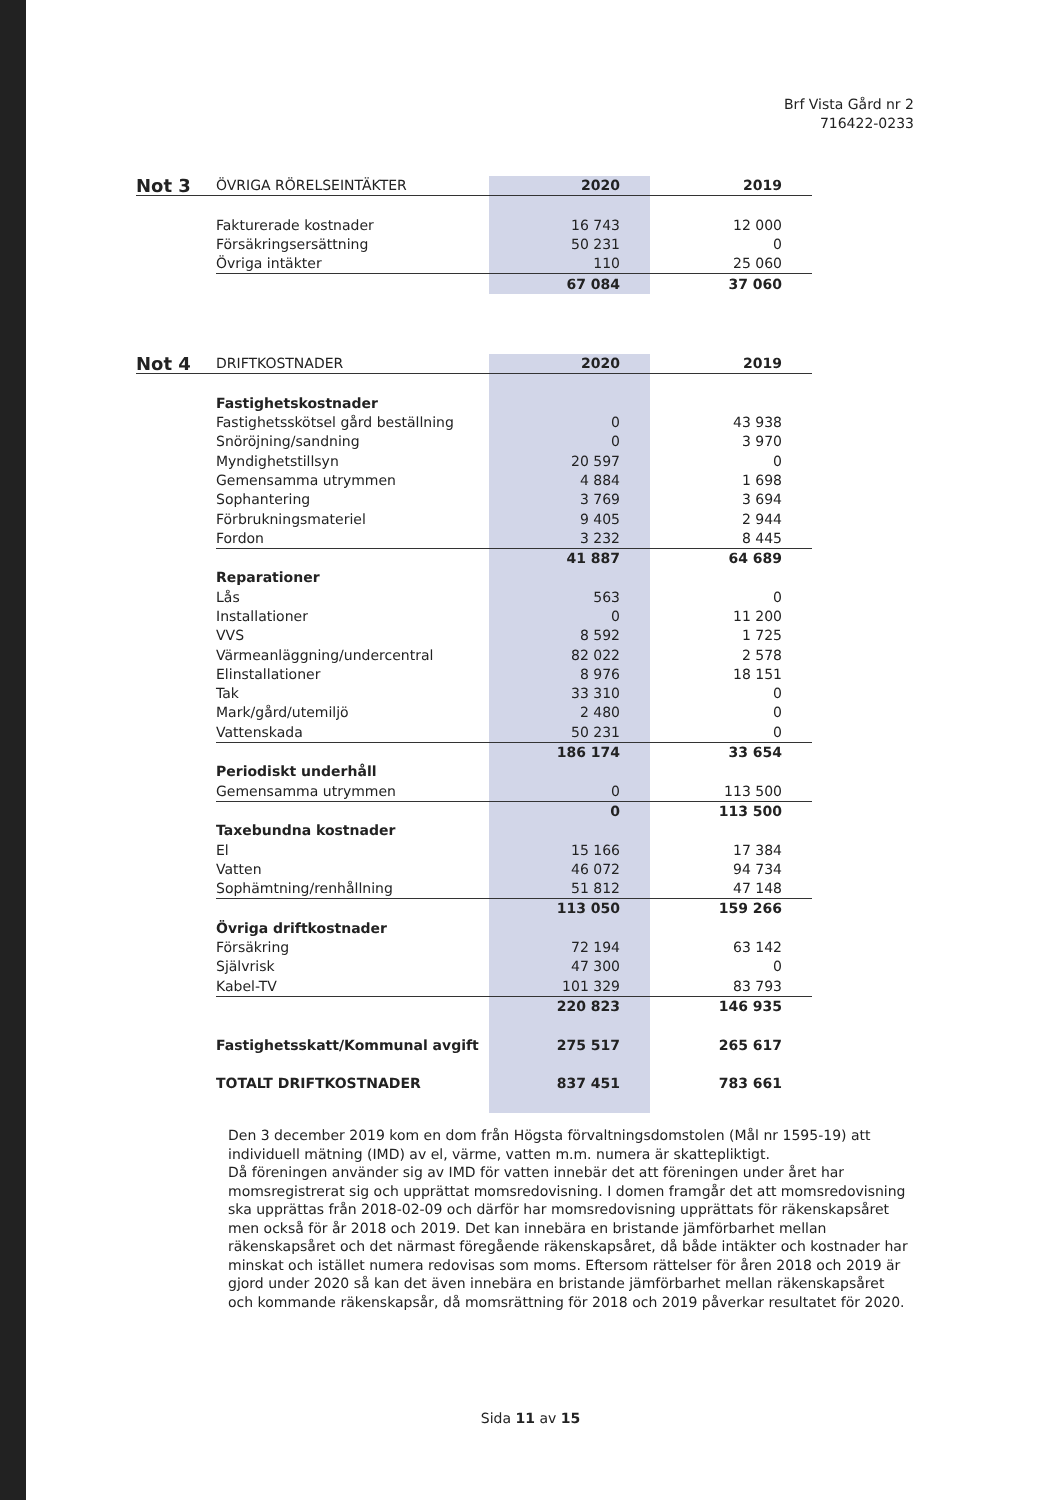Brf Vista Gård nr 2
716422-0233
| Not 3 | ÖVRIGA RÖRELSEINTÄKTER | 2020 | 2019 |
| | Fakturerade kostnader | 16 743 | 12 000 |
| | Försäkringsersättning | 50 231 | 0 |
| | Övriga intäkter | 110 | 25 060 |
| | | 67 084 | 37 060 |
| Not 4 | DRIFTKOSTNADER | 2020 | 2019 |
| | Fastighetskostnader | | |
| | Fastighetsskötsel gård beställning | 0 | 43 938 |
| | Snöröjning/sandning | 0 | 3 970 |
| | Myndighetstillsyn | 20 597 | 0 |
| | Gemensamma utrymmen | 4 884 | 1 698 |
| | Sophantering | 3 769 | 3 694 |
| | Förbrukningsmateriel | 9 405 | 2 944 |
| | Fordon | 3 232 | 8 445 |
| | | 41 887 | 64 689 |
| | Reparationer | | |
| | Lås | 563 | 0 |
| | Installationer | 0 | 11 200 |
| | VVS | 8 592 | 1 725 |
| | Värmeanläggning/undercentral | 82 022 | 2 578 |
| | Elinstallationer | 8 976 | 18 151 |
| | Tak | 33 310 | 0 |
| | Mark/gård/utemiljö | 2 480 | 0 |
| | Vattenskada | 50 231 | 0 |
| | | 186 174 | 33 654 |
| | Periodiskt underhåll | | |
| | Gemensamma utrymmen | 0 | 113 500 |
| | | 0 | 113 500 |
| | Taxebundna kostnader | | |
| | El | 15 166 | 17 384 |
| | Vatten | 46 072 | 94 734 |
| | Sophämtning/renhållning | 51 812 | 47 148 |
| | | 113 050 | 159 266 |
| | Övriga driftkostnader | | |
| | Försäkring | 72 194 | 63 142 |
| | Självrisk | 47 300 | 0 |
| | Kabel-TV | 101 329 | 83 793 |
| | | 220 823 | 146 935 |
| | Fastighetsskatt/Kommunal avgift | 275 517 | 265 617 |
| | TOTALT DRIFTKOSTNADER | 837 451 | 783 661 |
Den 3 december 2019 kom en dom från Högsta förvaltningsdomstolen (Mål nr 1595-19) att individuell mätning (IMD) av el, värme, vatten m.m. numera är skattepliktigt.
Då föreningen använder sig av IMD för vatten innebär det att föreningen under året har momsregistrerat sig och upprättat momsredovisning. I domen framgår det att momsredovisning ska upprättas från 2018-02-09 och därför har momsredovisning upprättats för räkenskapsåret men också för år 2018 och 2019. Det kan innebära en bristande jämförbarhet mellan räkenskapsåret och det närmast föregående räkenskapsåret, då både intäkter och kostnader har minskat och istället numera redovisas som moms. Eftersom rättelser för åren 2018 och 2019 är gjord under 2020 så kan det även innebära en bristande jämförbarhet mellan räkenskapsåret och kommande räkenskapsår, då momsrättning för 2018 och 2019 påverkar resultatet för 2020.
Sida 11 av 15